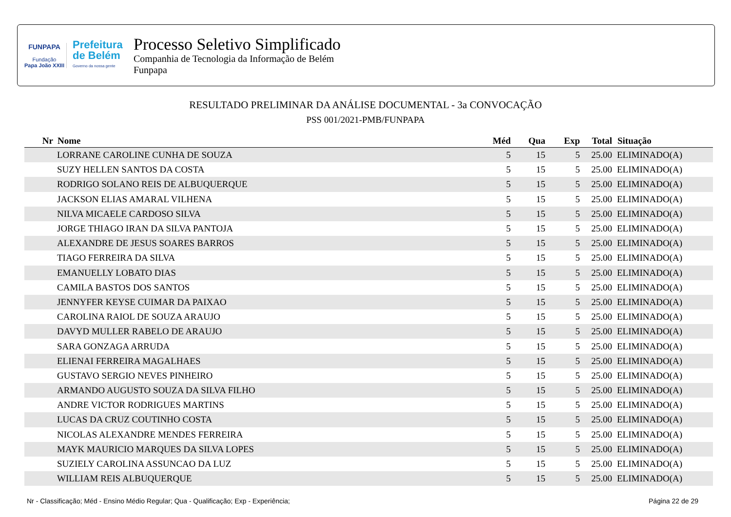FUNPAPA
Fundação
Papa João XXIII
Prefeitura
de Belém
Governo da nossa gente
Processo Seletivo Simplificado
Companhia de Tecnologia da Informação de Belém
Funpapa
RESULTADO PRELIMINAR DA ANÁLISE DOCUMENTAL - 3a CONVOCAÇÃO
PSS 001/2021-PMB/FUNPAPA
| Nr | Nome | Méd | Qua | Exp | Total | Situação |
| --- | --- | --- | --- | --- | --- | --- |
| | LORRANE CAROLINE CUNHA DE SOUZA | 5 | 15 | 5 | 25.00 | ELIMINADO(A) |
| | SUZY HELLEN SANTOS DA COSTA | 5 | 15 | 5 | 25.00 | ELIMINADO(A) |
| | RODRIGO SOLANO REIS DE ALBUQUERQUE | 5 | 15 | 5 | 25.00 | ELIMINADO(A) |
| | JACKSON ELIAS AMARAL VILHENA | 5 | 15 | 5 | 25.00 | ELIMINADO(A) |
| | NILVA MICAELE CARDOSO SILVA | 5 | 15 | 5 | 25.00 | ELIMINADO(A) |
| | JORGE THIAGO IRAN DA SILVA PANTOJA | 5 | 15 | 5 | 25.00 | ELIMINADO(A) |
| | ALEXANDRE DE JESUS SOARES BARROS | 5 | 15 | 5 | 25.00 | ELIMINADO(A) |
| | TIAGO FERREIRA DA SILVA | 5 | 15 | 5 | 25.00 | ELIMINADO(A) |
| | EMANUELLY LOBATO DIAS | 5 | 15 | 5 | 25.00 | ELIMINADO(A) |
| | CAMILA BASTOS DOS SANTOS | 5 | 15 | 5 | 25.00 | ELIMINADO(A) |
| | JENNYFER KEYSE CUIMAR DA PAIXAO | 5 | 15 | 5 | 25.00 | ELIMINADO(A) |
| | CAROLINA RAIOL DE SOUZA ARAUJO | 5 | 15 | 5 | 25.00 | ELIMINADO(A) |
| | DAVYD MULLER RABELO DE ARAUJO | 5 | 15 | 5 | 25.00 | ELIMINADO(A) |
| | SARA GONZAGA ARRUDA | 5 | 15 | 5 | 25.00 | ELIMINADO(A) |
| | ELIENAI FERREIRA MAGALHAES | 5 | 15 | 5 | 25.00 | ELIMINADO(A) |
| | GUSTAVO SERGIO NEVES PINHEIRO | 5 | 15 | 5 | 25.00 | ELIMINADO(A) |
| | ARMANDO AUGUSTO SOUZA DA SILVA FILHO | 5 | 15 | 5 | 25.00 | ELIMINADO(A) |
| | ANDRE VICTOR RODRIGUES MARTINS | 5 | 15 | 5 | 25.00 | ELIMINADO(A) |
| | LUCAS DA CRUZ COUTINHO COSTA | 5 | 15 | 5 | 25.00 | ELIMINADO(A) |
| | NICOLAS ALEXANDRE MENDES FERREIRA | 5 | 15 | 5 | 25.00 | ELIMINADO(A) |
| | MAYK MAURICIO MARQUES DA SILVA LOPES | 5 | 15 | 5 | 25.00 | ELIMINADO(A) |
| | SUZIELY CAROLINA ASSUNCAO DA LUZ | 5 | 15 | 5 | 25.00 | ELIMINADO(A) |
| | WILLIAM REIS ALBUQUERQUE | 5 | 15 | 5 | 25.00 | ELIMINADO(A) |
Nr - Classificação; Méd - Ensino Médio Regular; Qua - Qualificação; Exp - Experiência; Página 22 de 29